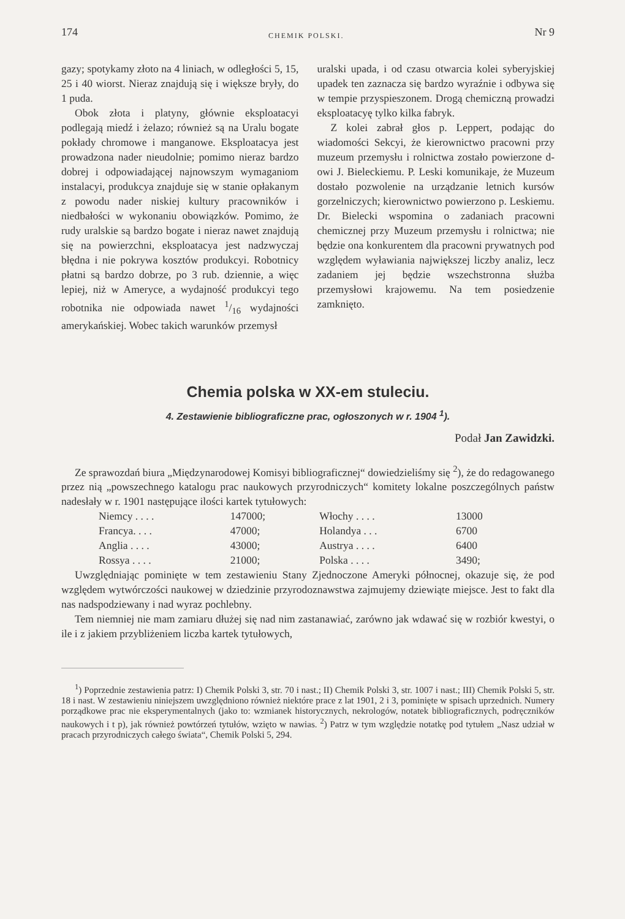174 CHEMIK POLSKI. Nr 9
gazy; spotykamy złoto na 4 liniach, w odległości 5, 15, 25 i 40 wiorst. Nieraz znajdują się i większe bryły, do 1 puda.
Obok złota i platyny, głównie eksploatacyi podlegają miedź i żelazo; również są na Uralu bogate pokłady chromowe i manganowe. Eksploatacya jest prowadzona nader nieudolnie; pomimo nieraz bardzo dobrej i odpowiadającej najnowszym wymaganiom instalacyi, produkcya znajduje się w stanie opłakanym z powodu nader niskiej kultury pracowników i niedbałości w wykonaniu obowiązków. Pomimo, że rudy uralskie są bardzo bogate i nieraz nawet znajdują się na powierzchni, eksploatacya jest nadzwyczaj błędna i nie pokrywa kosztów produkcyi. Robotnicy płatni są bardzo dobrze, po 3 rub. dziennie, a więc lepiej, niż w Ameryce, a wydajność produkcyi tego robotnika nie odpowiada nawet 1/16 wydajności amerykańskiej. Wobec takich warunków przemysł
uralski upada, i od czasu otwarcia kolei syberyjskiej upadek ten zaznacza się bardzo wyraźnie i odbywa się w tempie przyspieszonem. Drogą chemiczną prowadzi eksploatacyę tylko kilka fabryk.
Z kolei zabrał głos p. Leppert, podając do wiadomości Sekcyi, że kierownictwo pracowni przy muzeum przemysłu i rolnictwa zostało powierzone d-owi J. Bieleckiemu. P. Leski komunikaje, że Muzeum dostało pozwolenie na urządzanie letnich kursów gorzelniczych; kierownictwo powierzono p. Leskiemu. Dr. Bielecki wspomina o zadaniach pracowni chemicznej przy Muzeum przemysłu i rolnictwa; nie będzie ona konkurentem dla pracowni prywatnych pod względem wyławiania największej liczby analiz, lecz zadaniem jej będzie wszechstronna służba przemysłowi krajowemu. Na tem posiedzenie zamknięto.
Chemia polska w XX-em stuleciu.
4. Zestawienie bibliograficzne prac, ogłoszonych w r. 1904 <sup>1</sup>).
Podał Jan Zawidzki.
Ze sprawozdań biura „Międzynarodowej Komisyi bibliograficznej“ dowiedzieliśmy się <sup>2</sup>), że do redagowanego przez nią „powszechnego katalogu prac naukowych przyrodniczych“ komitety lokalne poszczególnych państw nadesłały w r. 1901 następujące ilości kartek tytułowych:
| Niemcy . . . . | 147000; | Włochy . . . . | 13000 |
| Francya. . . . | 47000; | Holandya . . . | 6700 |
| Anglia . . . . | 43000; | Austrya . . . . | 6400 |
| Rossya . . . . | 21000; | Polska . . . . | 3490; |
Uwzględniając pominięte w tem zestawieniu Stany Zjednoczone Ameryki północnej, okazuje się, że pod względem wytwórczości naukowej w dziedzinie przyrodoznawstwa zajmujemy dziewiąte miejsce. Jest to fakt dla nas nadspodziewany i nad wyraz pochlebny.
Tem niemniej nie mam zamiaru dłużej się nad nim zastanawiać, zarówno jak wdawać się w rozbiór kwestyi, o ile i z jakiem przybliżeniem liczba kartek tytułowych,
<sup>1</sup>) Poprzednie zestawienia patrz: I) Chemik Polski 3, str. 70 i nast.; II) Chemik Polski 3, str. 1007 i nast.; III) Chemik Polski 5, str. 18 i nast. W zestawieniu niniejszem uwzględniono również niektóre prace z lat 1901, 2 i 3, pominięte w spisach uprzednich. Numery porządkowe prac nie eksperymentalnych (jako to: wzmianek historycznych, nekrologów, notatek bibliograficznych, podręczników naukowych i t p), jak również powtórzeń tytułów, wzięto w nawias. <sup>2</sup>) Patrz w tym względzie notatkę pod tytułem „Nasz udział w pracach przyrodniczych całego świata“, Chemik Polski 5, 294.